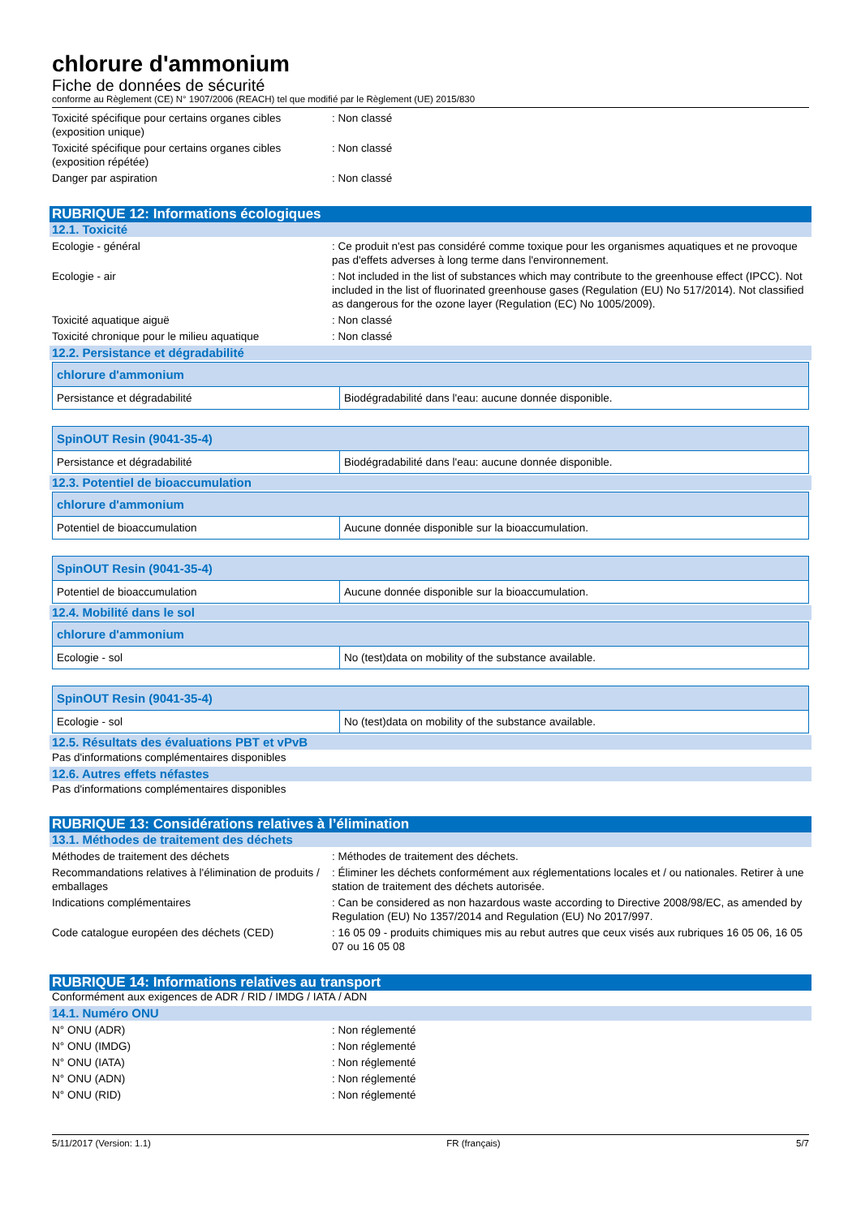chlorure d'ammonium
Fiche de données de sécurité
conforme au Règlement (CE) N° 1907/2006 (REACH) tel que modifié par le Règlement (UE) 2015/830
Toxicité spécifique pour certains organes cibles (exposition unique)
: Non classé
Toxicité spécifique pour certains organes cibles (exposition répétée)
: Non classé
Danger par aspiration : Non classé
RUBRIQUE 12: Informations écologiques
12.1. Toxicité
Ecologie - général : Ce produit n'est pas considéré comme toxique pour les organismes aquatiques et ne provoque pas d'effets adverses à long terme dans l'environnement.
Ecologie - air : Not included in the list of substances which may contribute to the greenhouse effect (IPCC). Not included in the list of fluorinated greenhouse gases (Regulation (EU) No 517/2014). Not classified as dangerous for the ozone layer (Regulation (EC) No 1005/2009).
Toxicité aquatique aiguë : Non classé
Toxicité chronique pour le milieu aquatique
: Non classé
12.2. Persistance et dégradabilité
| chlorure d'ammonium | |
| --- | --- |
| Persistance et dégradabilité | Biodégradabilité dans l'eau: aucune donnée disponible. |
| SpinOUT Resin (9041-35-4) | |
| --- | --- |
| Persistance et dégradabilité | Biodégradabilité dans l'eau: aucune donnée disponible. |
12.3. Potentiel de bioaccumulation
| chlorure d'ammonium | |
| --- | --- |
| Potentiel de bioaccumulation | Aucune donnée disponible sur la bioaccumulation. |
| SpinOUT Resin (9041-35-4) | |
| --- | --- |
| Potentiel de bioaccumulation | Aucune donnée disponible sur la bioaccumulation. |
12.4. Mobilité dans le sol
| chlorure d'ammonium | |
| --- | --- |
| Ecologie - sol | No (test)data on mobility of the substance available. |
| SpinOUT Resin (9041-35-4) | |
| --- | --- |
| Ecologie - sol | No (test)data on mobility of the substance available. |
12.5. Résultats des évaluations PBT et vPvB
Pas d'informations complémentaires disponibles
12.6. Autres effets néfastes
Pas d'informations complémentaires disponibles
RUBRIQUE 13: Considérations relatives à l’élimination
13.1. Méthodes de traitement des déchets
Méthodes de traitement des déchets : Méthodes de traitement des déchets.
Recommandations relatives à l'élimination de produits / emballages
: Éliminer les déchets conformément aux réglementations locales et / ou nationales. Retirer à une station de traitement des déchets autorisée.
Indications complémentaires : Can be considered as non hazardous waste according to Directive 2008/98/EC, as amended by Regulation (EU) No 1357/2014 and Regulation (EU) No 2017/997.
Code catalogue européen des déchets (CED) : 16 05 09 - produits chimiques mis au rebut autres que ceux visés aux rubriques 16 05 06, 16 05 07 ou 16 05 08
RUBRIQUE 14: Informations relatives au transport
Conformément aux exigences de ADR / RID / IMDG / IATA / ADN
14.1. Numéro ONU
N° ONU (ADR) : Non réglementé
N° ONU (IMDG) : Non réglementé
N° ONU (IATA) : Non réglementé
N° ONU (ADN) : Non réglementé
N° ONU (RID) : Non réglementé
5/11/2017 (Version: 1.1) FR (français) 5/7